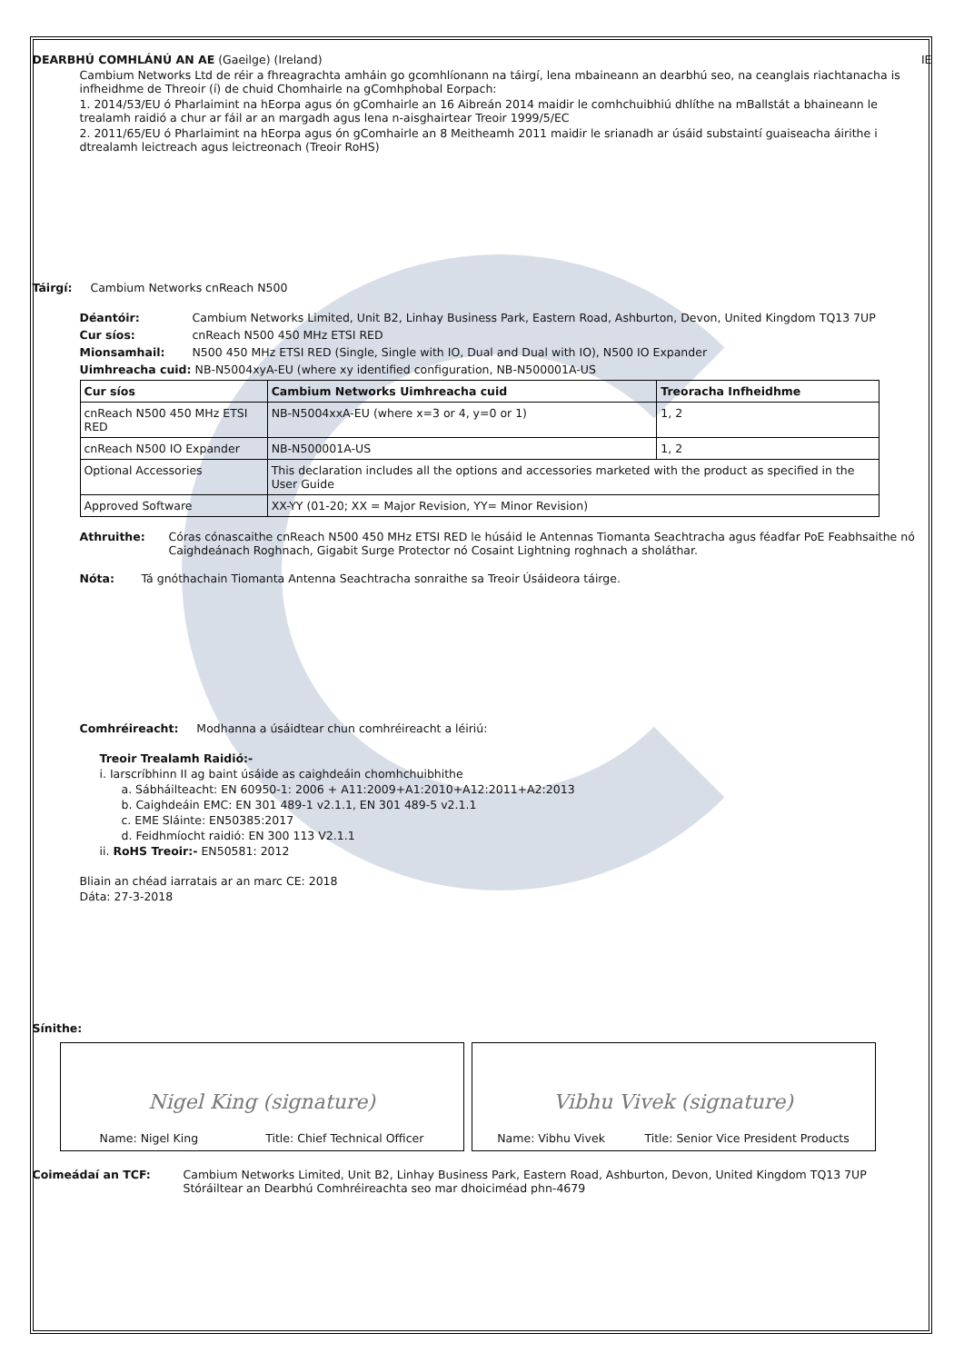DEARBHÚ COMHLÁNÚ AN AE (Gaeilge) (Ireland) IE
Cambium Networks Ltd de réir a fhreagrachta amháin go gcomhlíonann na táirgí, lena mbaineann an dearbhú seo, na ceanglais riachtanacha is infheidhme de Threoir (í) de chuid Chomhairle na gComhphobal Eorpach:
1. 2014/53/EU ó Pharlaimint na hEorpa agus ón gComhairle an 16 Aibreán 2014 maidir le comhchuibhiú dhlíthe na mBallstát a bhaineann le trealamh raidió a chur ar fáil ar an margadh agus lena n-aisghairtear Treoir 1999/5/EC
2. 2011/65/EU ó Pharlaimint na hEorpa agus ón gComhairle an 8 Meitheamh 2011 maidir le srianadh ar úsáid substaintí guaiseacha áirithe i dtrealamh leictreach agus leictreonach (Treoir RoHS)
Táirgí: Cambium Networks cnReach N500
Déantóir: Cambium Networks Limited, Unit B2, Linhay Business Park, Eastern Road, Ashburton, Devon, United Kingdom TQ13 7UP
Cur síos: cnReach N500 450 MHz ETSI RED
Mionsamhail: N500 450 MHz ETSI RED (Single, Single with IO, Dual and Dual with IO), N500 IO Expander
Uimhreacha cuid: NB-N5004xyA-EU (where xy identified configuration, NB-N500001A-US
| Cur síos | Cambium Networks Uimhreacha cuid | Treoracha Infheidhme |
| --- | --- | --- |
| cnReach N500 450 MHz ETSI RED | NB-N5004xxA-EU (where x=3 or 4, y=0 or 1) | 1, 2 |
| cnReach N500 IO Expander | NB-N500001A-US | 1, 2 |
| Optional Accessories | This declaration includes all the options and accessories marketed with the product as specified in the User Guide | |
| Approved Software | XX-YY (01-20; XX = Major Revision, YY= Minor Revision) | |
Athruithe: Córas cónascaithe cnReach N500 450 MHz ETSI RED le húsáid le Antennas Tiomanta Seachtracha agus féadfar PoE Feabhsaithe nó Caighdeánach Roghnach, Gigabit Surge Protector nó Cosaint Lightning roghnach a sholáthar.
Nóta: Tá gnóthachain Tiomanta Antenna Seachtracha sonraithe sa Treoir Úsáideora táirge.
Comhréireacht: Modhanna a úsáidtear chun comhréireacht a léiriú:
Treoir Trealamh Raidió:-
i. Iarscríbhinn II ag baint úsáide as caighdeáin chomhchuibhithe
a. Sábháilteacht: EN 60950-1: 2006 + A11:2009+A1:2010+A12:2011+A2:2013
b. Caighdeáin EMC: EN 301 489-1 v2.1.1, EN 301 489-5 v2.1.1
c. EME Sláinte: EN50385:2017
d. Feidhmíocht raidió: EN 300 113 V2.1.1
ii. RoHS Treoir:- EN50581: 2012
Bliain an chéad iarratais ar an marc CE: 2018
Dáta: 27-3-2018
Sínithe:
Nigel King (signature)
Name: Nigel King Title: Chief Technical Officer
Vibhu Vivek (signature)
Name: Vibhu Vivek Title: Senior Vice President Products
Coimeádaí an TCF: Cambium Networks Limited, Unit B2, Linhay Business Park, Eastern Road, Ashburton, Devon, United Kingdom TQ13 7UP
Stóráiltear an Dearbhú Comhréireachta seo mar dhoiciméad phn-4679